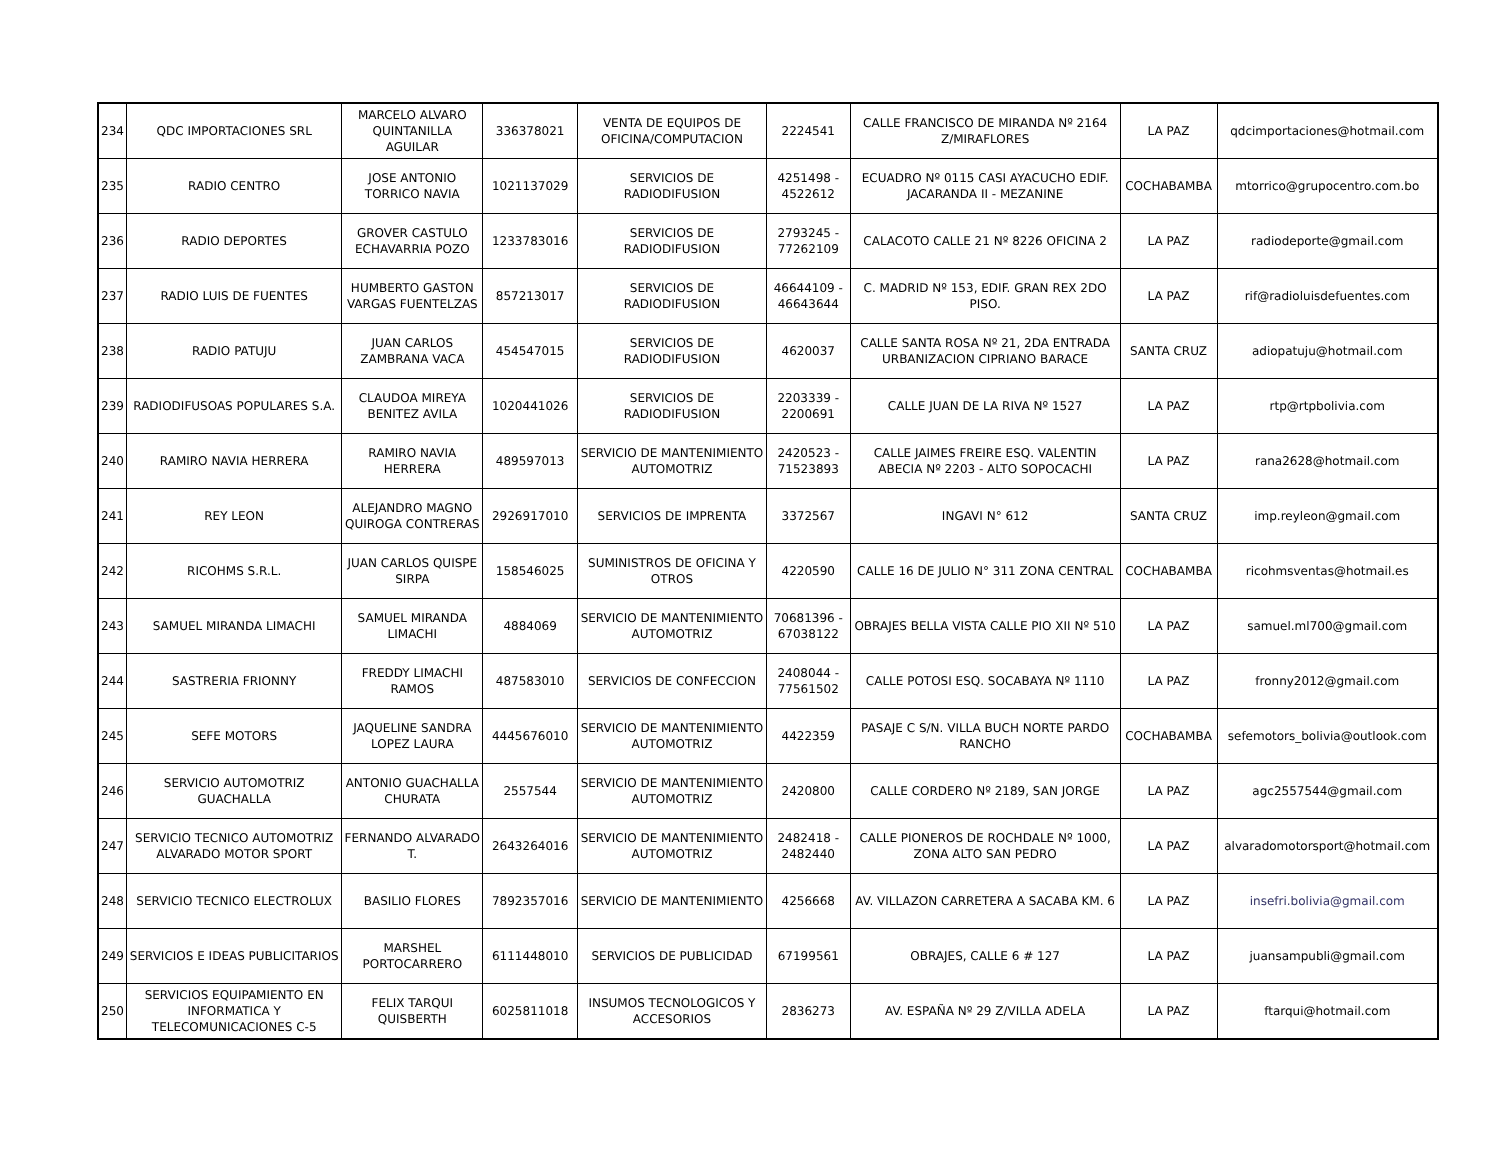| 234 | QDC IMPORTACIONES SRL | MARCELO ALVARO QUINTANILLA AGUILAR | 336378021 | VENTA DE EQUIPOS DE OFICINA/COMPUTACION | 2224541 | CALLE FRANCISCO DE MIRANDA Nº 2164 Z/MIRAFLORES | LA PAZ | qdcimportaciones@hotmail.com |
| 235 | RADIO CENTRO | JOSE ANTONIO TORRICO NAVIA | 1021137029 | SERVICIOS DE RADIODIFUSION | 4251498 - 4522612 | ECUADRO Nº 0115 CASI AYACUCHO EDIF. JACARANDA II - MEZANINE | COCHABAMBA | mtorrico@grupocentro.com.bo |
| 236 | RADIO DEPORTES | GROVER CASTULO ECHAVARRIA POZO | 1233783016 | SERVICIOS DE RADIODIFUSION | 2793245 - 77262109 | CALACOTO CALLE 21 Nº 8226 OFICINA 2 | LA PAZ | radiodeporte@gmail.com |
| 237 | RADIO LUIS DE FUENTES | HUMBERTO GASTON VARGAS FUENTELZAS | 857213017 | SERVICIOS DE RADIODIFUSION | 46644109 - 46643644 | C. MADRID Nº 153, EDIF. GRAN REX 2DO PISO. | LA PAZ | rif@radioluisdefuentes.com |
| 238 | RADIO PATUJU | JUAN CARLOS ZAMBRANA VACA | 454547015 | SERVICIOS DE RADIODIFUSION | 4620037 | CALLE SANTA ROSA Nº 21, 2DA ENTRADA URBANIZACION CIPRIANO BARACE | SANTA CRUZ | adiopatuju@hotmail.com |
| 239 | RADIODIFUSOAS POPULARES S.A. | CLAUDOA MIREYA BENITEZ AVILA | 1020441026 | SERVICIOS DE RADIODIFUSION | 2203339 - 2200691 | CALLE JUAN DE LA RIVA Nº 1527 | LA PAZ | rtp@rtpbolivia.com |
| 240 | RAMIRO NAVIA HERRERA | RAMIRO NAVIA HERRERA | 489597013 | SERVICIO DE MANTENIMIENTO AUTOMOTRIZ | 2420523 - 71523893 | CALLE JAIMES FREIRE ESQ. VALENTIN ABECIA Nº 2203 - ALTO SOPOCACHI | LA PAZ | rana2628@hotmail.com |
| 241 | REY LEON | ALEJANDRO MAGNO QUIROGA CONTRERAS | 2926917010 | SERVICIOS DE IMPRENTA | 3372567 | INGAVI N° 612 | SANTA CRUZ | imp.reyleon@gmail.com |
| 242 | RICOHMS S.R.L. | JUAN CARLOS QUISPE SIRPA | 158546025 | SUMINISTROS DE OFICINA Y OTROS | 4220590 | CALLE 16 DE JULIO N° 311 ZONA CENTRAL | COCHABAMBA | ricohmsventas@hotmail.es |
| 243 | SAMUEL MIRANDA LIMACHI | SAMUEL MIRANDA LIMACHI | 4884069 | SERVICIO DE MANTENIMIENTO AUTOMOTRIZ | 70681396 - 67038122 | OBRAJES BELLA VISTA CALLE PIO XII Nº 510 | LA PAZ | samuel.ml700@gmail.com |
| 244 | SASTRERIA FRIONNY | FREDDY LIMACHI RAMOS | 487583010 | SERVICIOS DE CONFECCION | 2408044 - 77561502 | CALLE POTOSI ESQ. SOCABAYA Nº 1110 | LA PAZ | fronny2012@gmail.com |
| 245 | SEFE MOTORS | JAQUELINE SANDRA LOPEZ LAURA | 4445676010 | SERVICIO DE MANTENIMIENTO AUTOMOTRIZ | 4422359 | PASAJE C S/N. VILLA BUCH NORTE PARDO RANCHO | COCHABAMBA | sefemotors_bolivia@outlook.com |
| 246 | SERVICIO AUTOMOTRIZ GUACHALLA | ANTONIO GUACHALLA CHURATA | 2557544 | SERVICIO DE MANTENIMIENTO AUTOMOTRIZ | 2420800 | CALLE CORDERO Nº 2189, SAN JORGE | LA PAZ | agc2557544@gmail.com |
| 247 | SERVICIO TECNICO AUTOMOTRIZ ALVARADO MOTOR SPORT | FERNANDO ALVARADO T. | 2643264016 | SERVICIO DE MANTENIMIENTO AUTOMOTRIZ | 2482418 - 2482440 | CALLE PIONEROS DE ROCHDALE Nº 1000, ZONA ALTO SAN PEDRO | LA PAZ | alvaradomotorsport@hotmail.com |
| 248 | SERVICIO TECNICO ELECTROLUX | BASILIO FLORES | 7892357016 | SERVICIO DE MANTENIMIENTO | 4256668 | AV. VILLAZON CARRETERA A SACABA KM. 6 | LA PAZ | insefri.bolivia@gmail.com |
| 249 | SERVICIOS E IDEAS PUBLICITARIOS | MARSHEL PORTOCARRERO | 6111448010 | SERVICIOS DE PUBLICIDAD | 67199561 | OBRAJES, CALLE 6 # 127 | LA PAZ | juansampubli@gmail.com |
| 250 | SERVICIOS EQUIPAMIENTO EN INFORMATICA Y TELECOMUNICACIONES C-5 | FELIX TARQUI QUISBERTH | 6025811018 | INSUMOS TECNOLOGICOS Y ACCESORIOS | 2836273 | AV. ESPAÑA Nº 29 Z/VILLA ADELA | LA PAZ | ftarqui@hotmail.com |